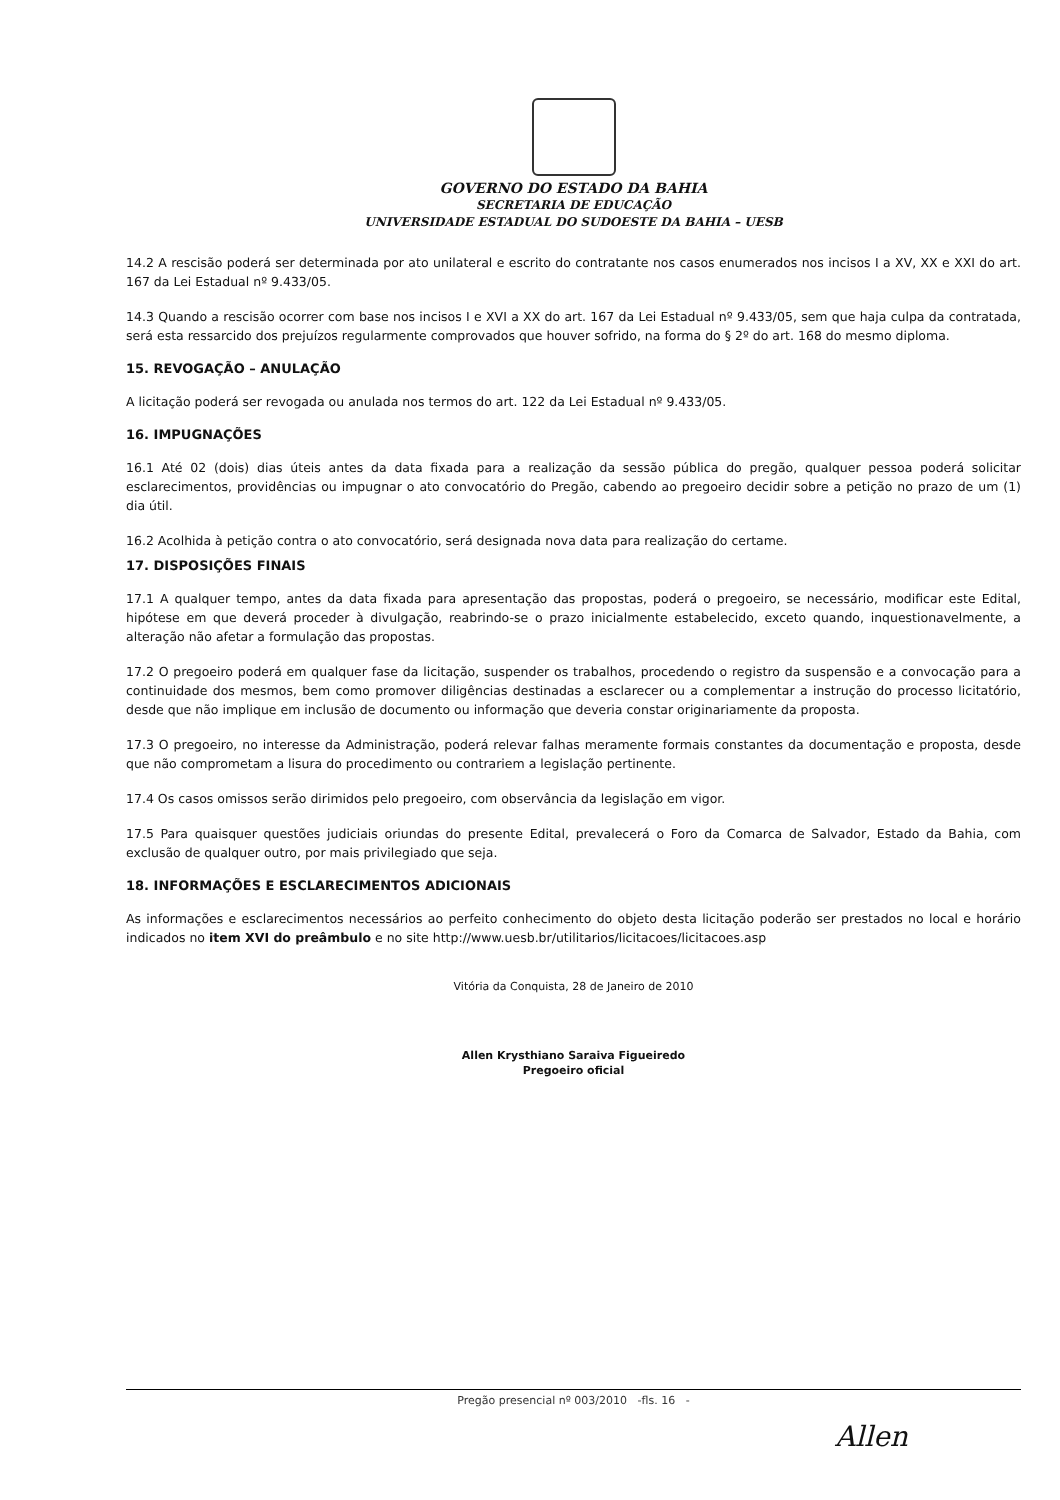GOVERNO DO ESTADO DA BAHIA
SECRETARIA DE EDUCAÇÃO
UNIVERSIDADE ESTADUAL DO SUDOESTE DA BAHIA – UESB
14.2 A rescisão poderá ser determinada por ato unilateral e escrito do contratante nos casos enumerados nos incisos I a XV, XX e XXI do art. 167 da Lei Estadual nº 9.433/05.
14.3 Quando a rescisão ocorrer com base nos incisos I e XVI a XX do art. 167 da Lei Estadual nº 9.433/05, sem que haja culpa da contratada, será esta ressarcido dos prejuízos regularmente comprovados que houver sofrido, na forma do § 2º do art. 168 do mesmo diploma.
15. REVOGAÇÃO – ANULAÇÃO
A licitação poderá ser revogada ou anulada nos termos do art. 122 da Lei Estadual nº 9.433/05.
16. IMPUGNAÇÕES
16.1 Até 02 (dois) dias úteis antes da data fixada para a realização da sessão pública do pregão, qualquer pessoa poderá solicitar esclarecimentos, providências ou impugnar o ato convocatório do Pregão, cabendo ao pregoeiro decidir sobre a petição no prazo de um (1) dia útil.
16.2 Acolhida à petição contra o ato convocatório, será designada nova data para realização do certame.
17. DISPOSIÇÕES FINAIS
17.1 A qualquer tempo, antes da data fixada para apresentação das propostas, poderá o pregoeiro, se necessário, modificar este Edital, hipótese em que deverá proceder à divulgação, reabrindo-se o prazo inicialmente estabelecido, exceto quando, inquestionavelmente, a alteração não afetar a formulação das propostas.
17.2 O pregoeiro poderá em qualquer fase da licitação, suspender os trabalhos, procedendo o registro da suspensão e a convocação para a continuidade dos mesmos, bem como promover diligências destinadas a esclarecer ou a complementar a instrução do processo licitatório, desde que não implique em inclusão de documento ou informação que deveria constar originariamente da proposta.
17.3 O pregoeiro, no interesse da Administração, poderá relevar falhas meramente formais constantes da documentação e proposta, desde que não comprometam a lisura do procedimento ou contrariem a legislação pertinente.
17.4 Os casos omissos serão dirimidos pelo pregoeiro, com observância da legislação em vigor.
17.5 Para quaisquer questões judiciais oriundas do presente Edital, prevalecerá o Foro da Comarca de Salvador, Estado da Bahia, com exclusão de qualquer outro, por mais privilegiado que seja.
18. INFORMAÇÕES E ESCLARECIMENTOS ADICIONAIS
As informações e esclarecimentos necessários ao perfeito conhecimento do objeto desta licitação poderão ser prestados no local e horário indicados no item XVI do preâmbulo e no site http://www.uesb.br/utilitarios/licitacoes/licitacoes.asp
Vitória da Conquista, 28 de Janeiro de 2010
Allen Krysthiano Saraiva Figueiredo
Pregoeiro oficial
Pregão presencial nº 003/2010 -fls. 16 -
Allen